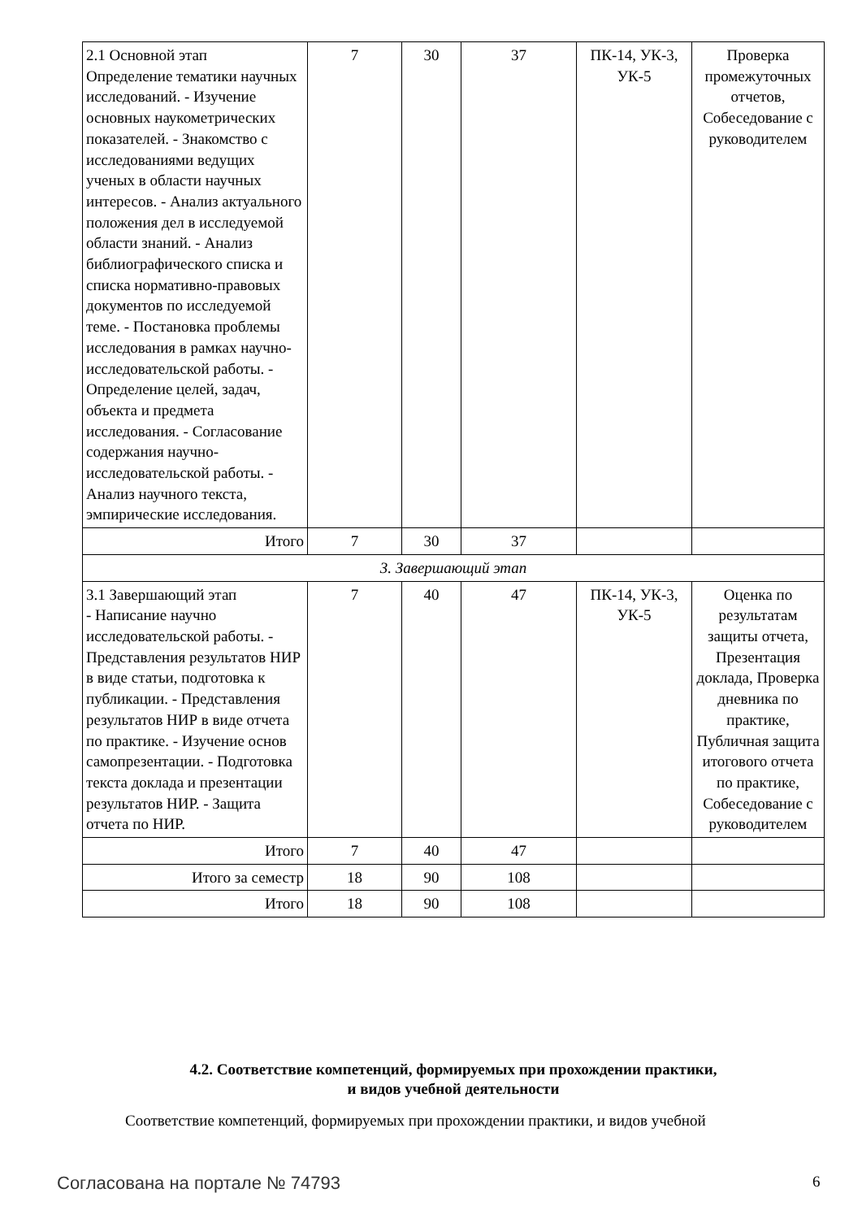| 2.1 Основной этап Определение тематики научных исследований. - Изучение основных наукометрических показателей. - Знакомство с исследованиями ведущих ученых в области научных интересов. - Анализ актуального положения дел в исследуемой области знаний. - Анализ библиографического списка и списка нормативно-правовых документов по исследуемой теме. - Постановка проблемы исследования в рамках научно-исследовательской работы. - Определение целей, задач, объекта и предмета исследования. - Согласование содержания научно-исследовательской работы. - Анализ научного текста, эмпирические исследования. | 7 | 30 | 37 | ПК-14, УК-3, УК-5 | Проверка промежуточных отчетов, Собеседование с руководителем |
| Итого | 7 | 30 | 37 | | |
| 3. Завершающий этап | | | | | |
| 3.1 Завершающий этап - Написание научно исследовательской работы. - Представления результатов НИР в виде статьи, подготовка к публикации. - Представления результатов НИР в виде отчета по практике. - Изучение основ самопрезентации. - Подготовка текста доклада и презентации результатов НИР. - Защита отчета по НИР. | 7 | 40 | 47 | ПК-14, УК-3, УК-5 | Оценка по результатам защиты отчета, Презентация доклада, Проверка дневника по практике, Публичная защита итогового отчета по практике, Собеседование с руководителем |
| Итого | 7 | 40 | 47 | | |
| Итого за семестр | 18 | 90 | 108 | | |
| Итого | 18 | 90 | 108 | | |
4.2. Соответствие компетенций, формируемых при прохождении практики,
и видов учебной деятельности
Соответствие компетенций, формируемых при прохождении практики, и видов учебной
Согласована на портале № 74793 6